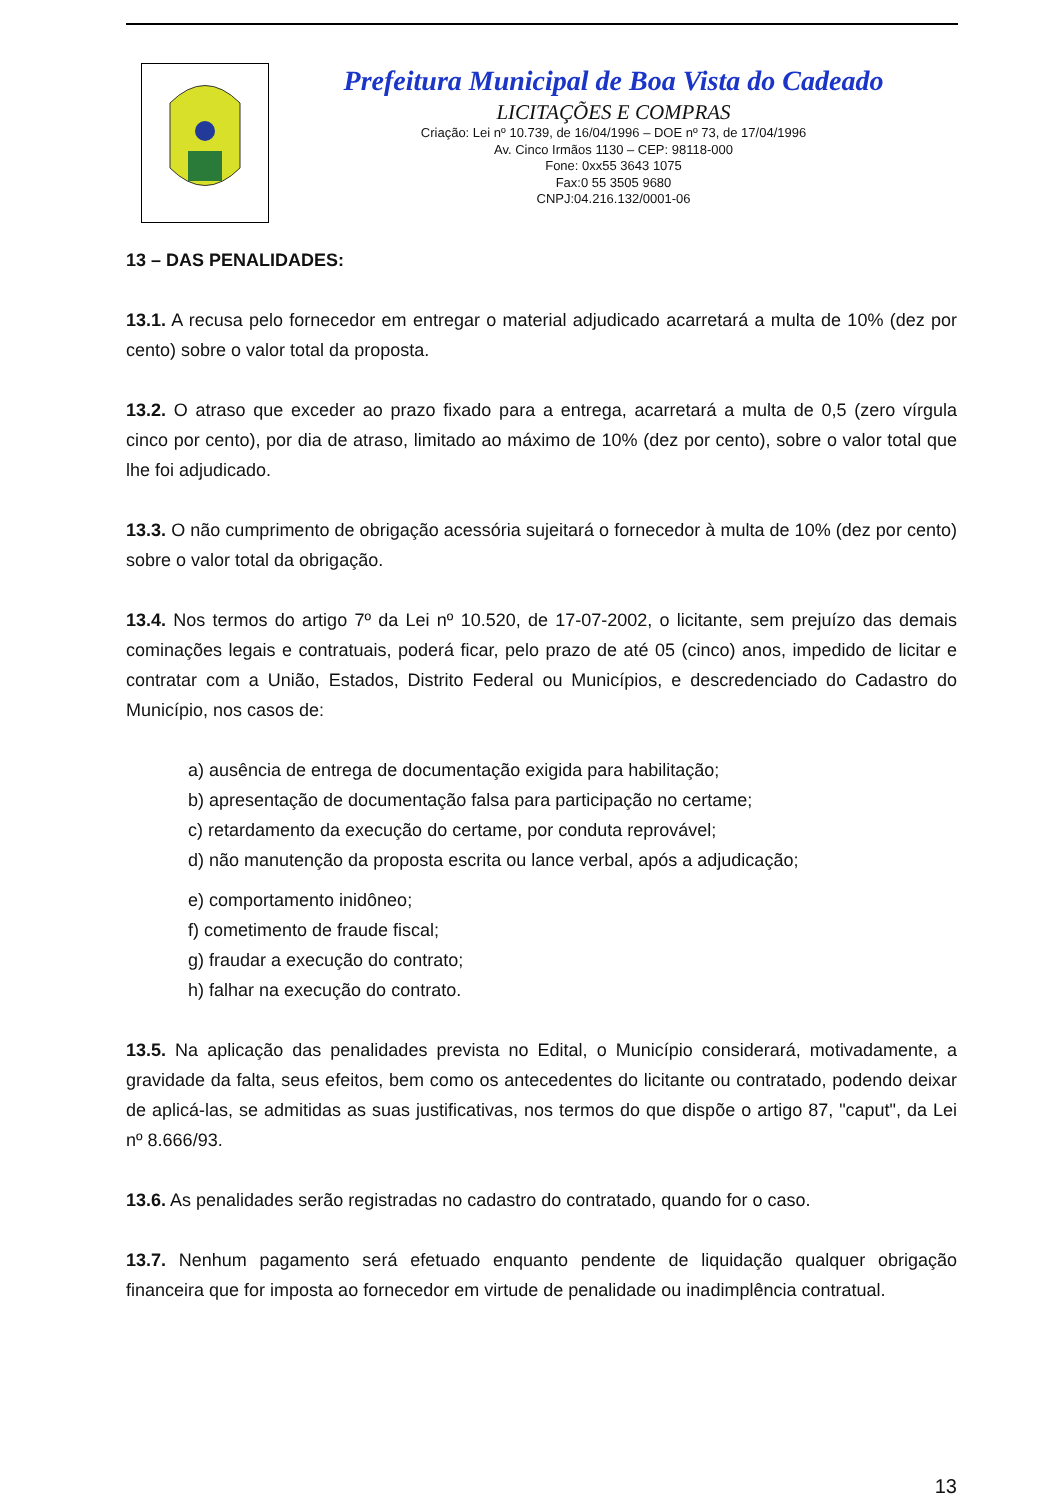Prefeitura Municipal de Boa Vista do Cadeado
LICITAÇÕES E COMPRAS
Criação: Lei nº 10.739, de 16/04/1996 – DOE nº 73, de 17/04/1996
Av. Cinco Irmãos 1130 – CEP: 98118-000
Fone: 0xx55 3643 1075
Fax:0 55 3505 9680
CNPJ:04.216.132/0001-06
13 – DAS PENALIDADES:
13.1. A recusa pelo fornecedor em entregar o material adjudicado acarretará a multa de 10% (dez por cento) sobre o valor total da proposta.
13.2. O atraso que exceder ao prazo fixado para a entrega, acarretará a multa de 0,5 (zero vírgula cinco por cento), por dia de atraso, limitado ao máximo de 10% (dez por cento), sobre o valor total que lhe foi adjudicado.
13.3. O não cumprimento de obrigação acessória sujeitará o fornecedor à multa de 10% (dez por cento) sobre o valor total da obrigação.
13.4. Nos termos do artigo 7º da Lei nº 10.520, de 17-07-2002, o licitante, sem prejuízo das demais cominações legais e contratuais, poderá ficar, pelo prazo de até 05 (cinco) anos, impedido de licitar e contratar com a União, Estados, Distrito Federal ou Municípios, e descredenciado do Cadastro do Município, nos casos de:
a) ausência de entrega de documentação exigida para habilitação;
b) apresentação de documentação falsa para participação no certame;
c) retardamento da execução do certame, por conduta reprovável;
d) não manutenção da proposta escrita ou lance verbal, após a adjudicação;
e) comportamento inidôneo;
f) cometimento de fraude fiscal;
g) fraudar a execução do contrato;
h) falhar na execução do contrato.
13.5. Na aplicação das penalidades prevista no Edital, o Município considerará, motivadamente, a gravidade da falta, seus efeitos, bem como os antecedentes do licitante ou contratado, podendo deixar de aplicá-las, se admitidas as suas justificativas, nos termos do que dispõe o artigo 87, "caput", da Lei nº 8.666/93.
13.6. As penalidades serão registradas no cadastro do contratado, quando for o caso.
13.7. Nenhum pagamento será efetuado enquanto pendente de liquidação qualquer obrigação financeira que for imposta ao fornecedor em virtude de penalidade ou inadimplência contratual.
13